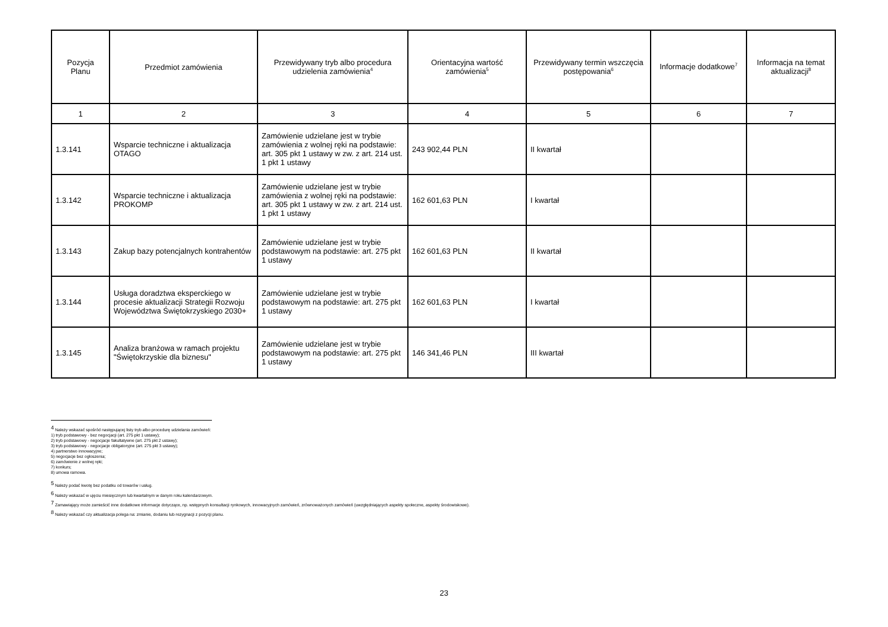| Pozycja Planu | Przedmiot zamówienia | Przewidywany tryb albo procedura udzielenia zamówienia<sup>4</sup> | Orientacyjna wartość zamówienia<sup>5</sup> | Przewidywany termin wszczęcia postępowania<sup>6</sup> | Informacje dodatkowe<sup>7</sup> | Informacja na temat aktualizacji<sup>8</sup> |
| --- | --- | --- | --- | --- | --- | --- |
| 1 | 2 | 3 | 4 | 5 | 6 | 7 |
| 1.3.141 | Wsparcie techniczne i aktualizacja OTAGO | Zamówienie udzielane jest w trybie zamówienia z wolnej ręki na podstawie: art. 305 pkt 1 ustawy w zw. z art. 214 ust. 1 pkt 1 ustawy | 243 902,44 PLN | II kwartał | | |
| 1.3.142 | Wsparcie techniczne i aktualizacja PROKOMP | Zamówienie udzielane jest w trybie zamówienia z wolnej ręki na podstawie: art. 305 pkt 1 ustawy w zw. z art. 214 ust. 1 pkt 1 ustawy | 162 601,63 PLN | I kwartał | | |
| 1.3.143 | Zakup bazy potencjalnych kontrahentów | Zamówienie udzielane jest w trybie podstawowym na podstawie: art. 275 pkt 1 ustawy | 162 601,63 PLN | II kwartał | | |
| 1.3.144 | Usługa doradztwa eksperckiego w procesie aktualizacji Strategii Rozwoju Województwa Świętokrzyskiego 2030+ | Zamówienie udzielane jest w trybie podstawowym na podstawie: art. 275 pkt 1 ustawy | 162 601,63 PLN | I kwartał | | |
| 1.3.145 | Analiza branżowa w ramach projektu "Świętokrzyskie dla biznesu" | Zamówienie udzielane jest w trybie podstawowym na podstawie: art. 275 pkt 1 ustawy | 146 341,46 PLN | III kwartał | | |
<sup>4</sup> Należy wskazać spośród następującej listy tryb albo procedurę udzielania zamówień:
1) tryb podstawowy - bez negocjacji (art. 275 pkt 1 ustawy);
2) tryb podstawowy - negocjacje fakultatywne (art. 275 pkt 2 ustawy);
3) tryb podstawowy - negocjacje obligatoryjne (art. 275 pkt 3 ustawy);
4) partnerstwo innowacyjne;
5) negocjacje bez ogłoszenia;
6) zamówienie z wolnej ręki;
7) konkurs;
8) umowa ramowa.
<sup>5</sup> Należy podać kwotę bez podatku od towarów i usług.
<sup>6</sup> Należy wskazać w ujęciu miesięcznym lub kwartalnym w danym roku kalendarzowym.
<sup>7</sup> Zamawiający może zamieścić inne dodatkowe informacje dotyczące, np. wstępnych konsultacji rynkowych, innowacyjnych zamówień, zrównoważonych zamówień (uwzględniających aspekty społeczne, aspekty środowiskowe).
<sup>8</sup> Należy wskazać czy aktualizacja polega na: zmianie, dodaniu lub rezygnacji z pozycji planu.
23